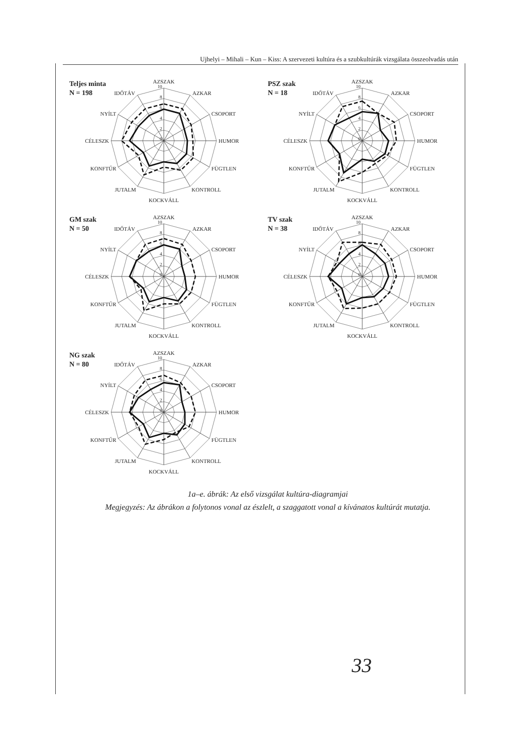Ujhelyi – Mihali – Kun – Kiss: A szervezeti kultúra és a szubkultúrák vizsgálata összeolvadás után
Teljes minta
N = 198
0
2
4
6
8
10
AZSZAK
AZKAR
CSOPORT
HUMOR
FÜGTLEN
KONTROLL
KOCKVÁLL
JUTALM
KONFTŰR
CÉLESZK
NYÍLT
IDŐTÁV
PSZ szak
N = 18
GM szak
N = 50
TV szak
N = 38
NG szak
N = 80
1a–e. ábrák: Az első vizsgálat kultúra-diagramjai
Megjegyzés: Az ábrákon a folytonos vonal az észlelt, a szaggatott vonal a kívánatos kultúrát mutatja.
33